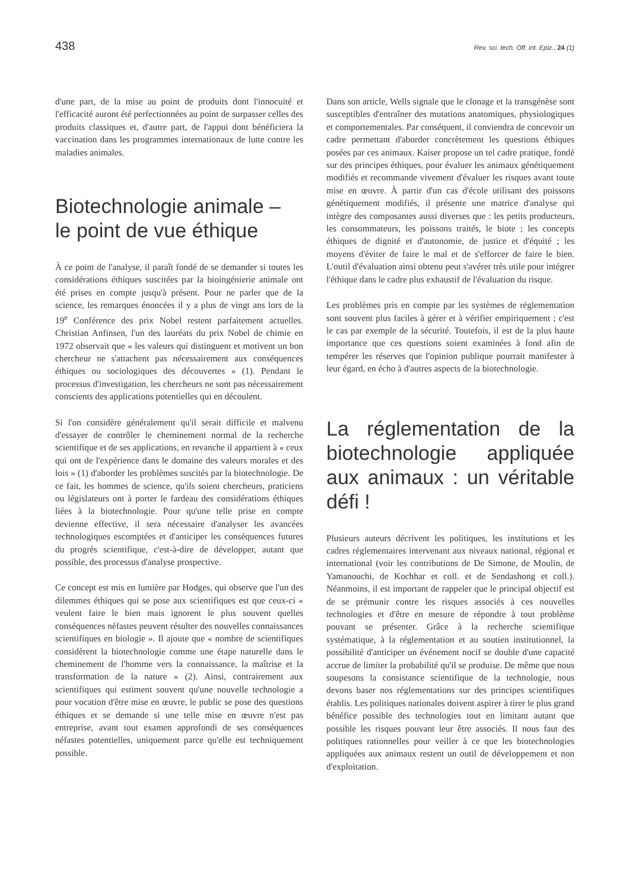438 Rev. sci. tech. Off. int. Epiz., 24 (1)
d'une part, de la mise au point de produits dont l'innocuité et l'efficacité auront été perfectionnées au point de surpasser celles des produits classiques et, d'autre part, de l'appui dont bénéficiera la vaccination dans les programmes internationaux de lutte contre les maladies animales.
Biotechnologie animale –
le point de vue éthique
À ce point de l'analyse, il paraît fondé de se demander si toutes les considérations éthiques suscitées par la bioingénierie animale ont été prises en compte jusqu'à présent. Pour ne parler que de la science, les remarques énoncées il y a plus de vingt ans lors de la 19<sup>e</sup> Conférence des prix Nobel restent parfaitement actuelles. Christian Anfinsen, l'un des lauréats du prix Nobel de chimie en 1972 observait que « les valeurs qui distinguent et motivent un bon chercheur ne s'attachent pas nécessairement aux conséquences éthiques ou sociologiques des découvertes » (1). Pendant le processus d'investigation, les chercheurs ne sont pas nécessairement conscients des applications potentielles qui en découlent.
Si l'on considère généralement qu'il serait difficile et malvenu d'essayer de contrôler le cheminement normal de la recherche scientifique et de ses applications, en revanche il appartient à « ceux qui ont de l'expérience dans le domaine des valeurs morales et des lois » (1) d'aborder les problèmes suscités par la biotechnologie. De ce fait, les hommes de science, qu'ils soient chercheurs, praticiens ou législateurs ont à porter le fardeau des considérations éthiques liées à la biotechnologie. Pour qu'une telle prise en compte devienne effective, il sera nécessaire d'analyser les avancées technologiques escomptées et d'anticiper les conséquences futures du progrès scientifique, c'est-à-dire de développer, autant que possible, des processus d'analyse prospective.
Ce concept est mis en lumière par Hodges, qui observe que l'un des dilemmes éthiques qui se pose aux scientifiques est que ceux-ci « veulent faire le bien mais ignorent le plus souvent quelles conséquences néfastes peuvent résulter des nouvelles connaissances scientifiques en biologie ». Il ajoute que « nombre de scientifiques considèrent la biotechnologie comme une étape naturelle dans le cheminement de l'homme vers la connaissance, la maîtrise et la transformation de la nature » (2). Ainsi, contrairement aux scientifiques qui estiment souvent qu'une nouvelle technologie a pour vocation d'être mise en œuvre, le public se pose des questions éthiques et se demande si une telle mise en œuvre n'est pas entreprise, avant tout examen approfondi de ses conséquences néfastes potentielles, uniquement parce qu'elle est techniquement possible.
Dans son article, Wells signale que le clonage et la transgénèse sont susceptibles d'entraîner des mutations anatomiques, physiologiques et comportementales. Par conséquent, il conviendra de concevoir un cadre permettant d'aborder concrètement les questions éthiques posées par ces animaux. Kaiser propose un tel cadre pratique, fondé sur des principes éthiques, pour évaluer les animaux génétiquement modifiés et recommande vivement d'évaluer les risques avant toute mise en œuvre. À partir d'un cas d'école utilisant des poissons génétiquement modifiés, il présente une matrice d'analyse qui intègre des composantes aussi diverses que : les petits producteurs, les consommateurs, les poissons traités, le biote ; les concepts éthiques de dignité et d'autonomie, de justice et d'équité ; les moyens d'éviter de faire le mal et de s'efforcer de faire le bien. L'outil d'évaluation ainsi obtenu peut s'avérer très utile pour intégrer l'éthique dans le cadre plus exhaustif de l'évaluation du risque.
Les problèmes pris en compte par les systèmes de réglementation sont souvent plus faciles à gérer et à vérifier empiriquement ; c'est le cas par exemple de la sécurité. Toutefois, il est de la plus haute importance que ces questions soient examinées à fond afin de tempérer les réserves que l'opinion publique pourrait manifester à leur égard, en écho à d'autres aspects de la biotechnologie.
La réglementation de la biotechnologie appliquée aux animaux : un véritable défi !
Plusieurs auteurs décrivent les politiques, les institutions et les cadres réglementaires intervenant aux niveaux national, régional et international (voir les contributions de De Simone, de Moulin, de Yamanouchi, de Kochhar et coll. et de Sendashong et coll.). Néanmoins, il est important de rappeler que le principal objectif est de se prémunir contre les risques associés à ces nouvelles technologies et d'être en mesure de répondre à tout problème pouvant se présenter. Grâce à la recherche scientifique systématique, à la réglementation et au soutien institutionnel, la possibilité d'anticiper un événement nocif se double d'une capacité accrue de limiter la probabilité qu'il se produise. De même que nous soupesons la consistance scientifique de la technologie, nous devons baser nos réglementations sur des principes scientifiques établis. Les politiques nationales doivent aspirer à tirer le plus grand bénéfice possible des technologies tout en limitant autant que possible les risques pouvant leur être associés. Il nous faut des politiques rationnelles pour veiller à ce que les biotechnologies appliquées aux animaux restent un outil de développement et non d'exploitation.